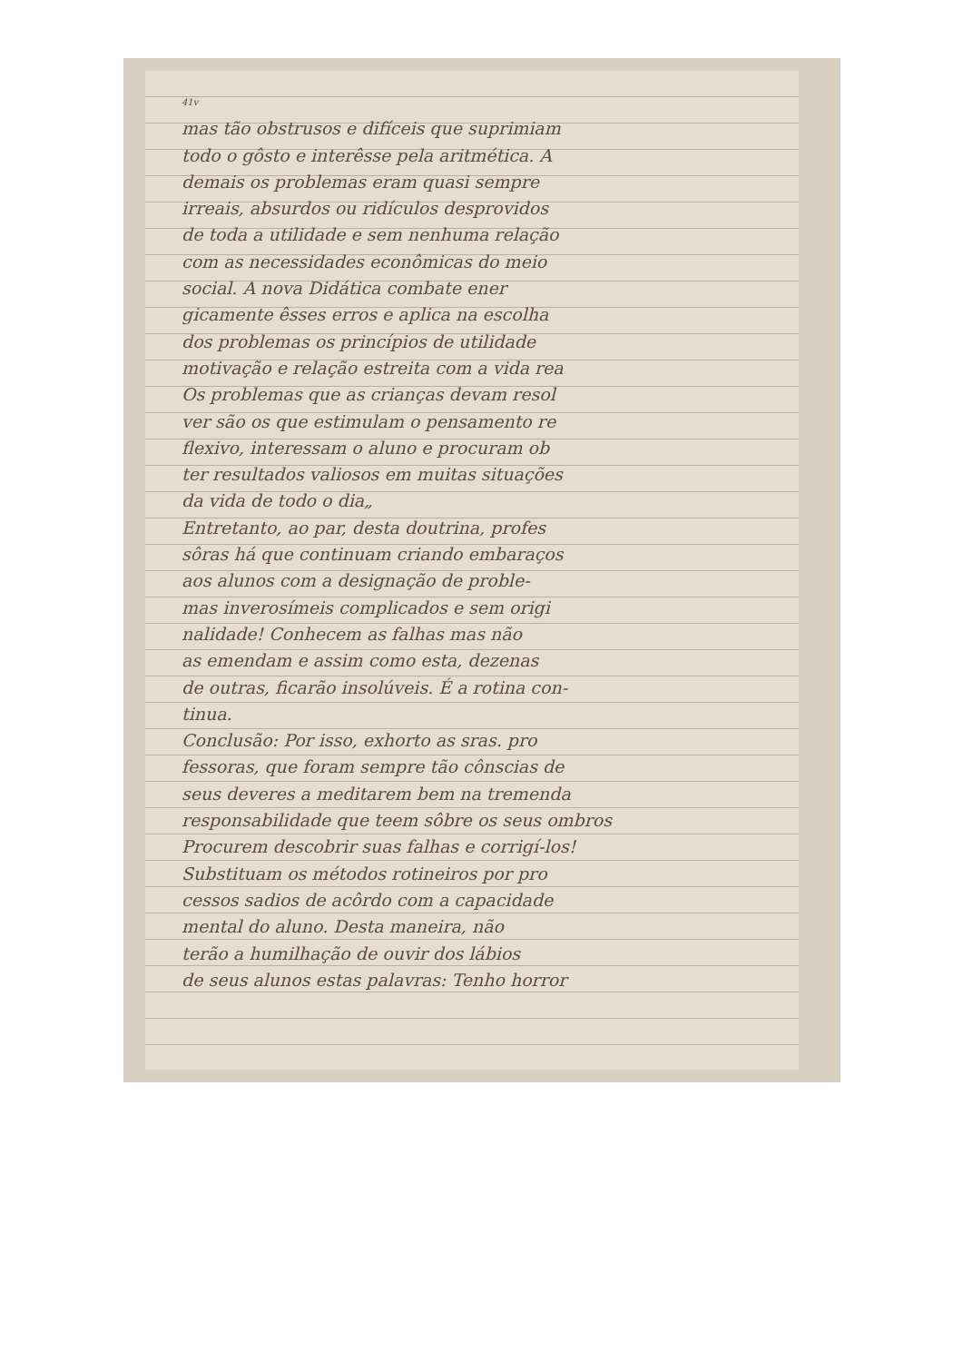41v
mas tão obstrusos e difíceis que suprimiam
todo o gôsto e interêsse pela aritmética. A
demais os problemas eram quasi sempre
irreais, absurdos ou ridículos desprovidos
de toda a utilidade e sem nenhuma relação
com as necessidades econômicas do meio
social. A nova Didática combate ener
gicamente êsses erros e aplica na escolha
dos problemas os princípios de utilidade
motivação e relação estreita com a vida rea
Os problemas que as crianças devam resol
ver são os que estimulam o pensamento re
flexivo, interessam o aluno e procuram ob
ter resultados valiosos em muitas situações
da vida de todo o dia„
Entretanto, ao par, desta doutrina, profes
sôras há que continuam criando embaraços
aos alunos com a designação de proble-
mas inverosímeis complicados e sem origi
nalidade! Conhecem as falhas mas não
as emendam e assim como esta, dezenas
de outras, ficarão insolúveis. É a rotina con-
tinua.
Conclusão: Por isso, exhorto as sras. pro
fessoras, que foram sempre tão cônscias de
seus deveres a meditarem bem na tremenda
responsabilidade que teem sôbre os seus ombros
Procurem descobrir suas falhas e corrigí-los!
Substituam os métodos rotineiros por pro
cessos sadios de acôrdo com a capacidade
mental do aluno. Desta maneira, não
terão a humilhação de ouvir dos lábios
de seus alunos estas palavras: Tenho horror